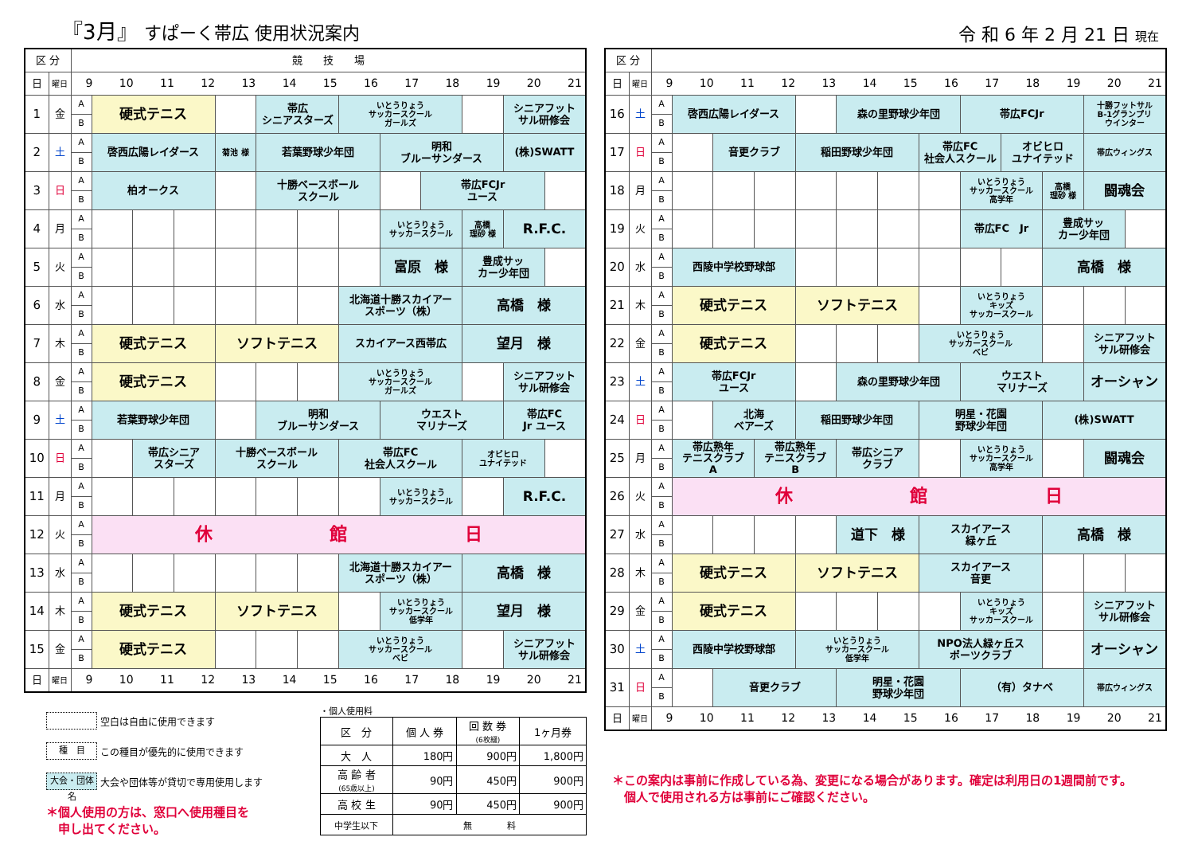『3月』 すぱーく帯広 使用状況案内
| 区 分 | | 競 技 場 | | | | | | | | | | | | |
| 日 | 曜日 | 9 10 11 12 13 14 15 16 17 18 19 20 21 | | | | | | | | | | | | |
| 1 | 金 | A | 硬式テニス | | | | 帯広 シニアスターズ | | いとうりょう サッカースクール ガールズ | | | | シニアフット サル研修会 | |
| | | B | | | | | | | | | | | | |
| 2 | 土 | A | 啓西広陽レイダース | | | 菊池 様 | 若葉野球少年団 | | | 明和 ブルーサンダース | | | (株)SWATT | |
| | | B | | | | | | | | | | | | |
| 3 | 日 | A | 柏オークス | | | | 十勝ベースボール スクール | | | | 帯広FCJr ユース | | | |
| | | B | | | | | | | | | | | | |
| 4 | 月 | A | | | | | | | | いとうりょう サッカースクール | | 高橋 理砂 様 | R.F.C. | |
| | | B | | | | | | | | | | | | |
| 5 | 火 | A | | | | | | | | 富原 様 | | 豊成サッ カー少年団 | | |
| | | B | | | | | | | | | | | | |
| 6 | 水 | A | | | | | | | 北海道十勝スカイアー スポーツ（株） | | | 高橋 様 | | |
| | | B | | | | | | | | | | | | |
| 7 | 木 | A | 硬式テニス | | | ソフトテニス | | | スカイアース西帯広 | | | 望月 様 | | |
| | | B | | | | | | | | | | | | |
| 8 | 金 | A | 硬式テニス | | | | | | いとうりょう サッカースクール ガールズ | | | | シニアフット サル研修会 | |
| | | B | | | | | | | | | | | | |
| 9 | 土 | A | 若葉野球少年団 | | | | 明和 ブルーサンダース | | | ウエスト マリナーズ | | | 帯広FC Jr ユース | |
| | | B | | | | | | | | | | | | |
| 10 | 日 | A | | 帯広シニア スターズ | | 十勝ベースボール スクール | | | 帯広FC 社会人スクール | | | オビヒロ ユナイテッド | | |
| | | B | | | | | | | | | | | | |
| 11 | 月 | A | | | | | | | | いとうりょう サッカースクール | | | R.F.C. | |
| | | B | | | | | | | | | | | | |
| 12 | 火 | A | 休 館 日 | | | | | | | | | | | |
| | | B | | | | | | | | | | | | |
| 13 | 水 | A | | | | | | | 北海道十勝スカイアー スポーツ（株） | | | 高橋 様 | | |
| | | B | | | | | | | | | | | | |
| 14 | 木 | A | 硬式テニス | | | ソフトテニス | | | | いとうりょう サッカースクール 低学年 | | 望月 様 | | |
| | | B | | | | | | | | | | | | |
| 15 | 金 | A | 硬式テニス | | | | | | いとうりょう サッカースクール ベビ | | | | シニアフット サル研修会 | |
| | | B | | | | | | | | | | | | |
| 日 | 曜日 | 9 10 11 12 13 14 15 16 17 18 19 20 21 | | | | | | | | | | | | |
空白は自由に使用できます
種　目 この種目が優先的に使用できます
大会・団体名 大会や団体等が貸切で専用使用します
＊個人使用の方は、窓口へ使用種目を
　申し出てください。
・個人使用料
| 区 分 | 個 人 券 | 回 数 券 (6枚綴) | 1ヶ月券 |
| --- | --- | --- | --- |
| 大 人 | 180円 | 900円 | 1,800円 |
| 高 齢 者 (65歳以上) | 90円 | 450円 | 900円 |
| 高 校 生 | 90円 | 450円 | 900円 |
| 中学生以下 | 無 料 | | |
令 和 6 年 2 月 21 日 現在
| 区 分 | | | | | | | | | | | | | | |
| 日 | 曜日 | 9 10 11 12 13 14 15 16 17 18 19 20 21 | | | | | | | | | | | | |
| 16 | 土 | A | 啓西広陽レイダース | | | | 森の里野球少年団 | | | 帯広FCJr | | | 十勝フットサル B-1グランプリ ウインター | |
| | | B | | | | | | | | | | | | |
| 17 | 日 | A | | 音更クラブ | | 稲田野球少年団 | | | 帯広FC 社会人スクール | | オビヒロ ユナイテッド | | 帯広ウィングス | |
| | | B | | | | | | | | | | | | |
| 18 | 月 | A | | | | | | | | いとうりょう サッカースクール 高学年 | | 高橋 理砂 様 | 闘魂会 | |
| | | B | | | | | | | | | | | | |
| 19 | 火 | A | | | | | | | | 帯広FC Jr | | 豊成サッ カー少年団 | | |
| | | B | | | | | | | | | | | | |
| 20 | 水 | A | 西陵中学校野球部 | | | | | | | | | 高橋 様 | | |
| | | B | | | | | | | | | | | | |
| 21 | 木 | A | 硬式テニス | | | ソフトテニス | | | | いとうりょう キッズ サッカースクール | | | | |
| | | B | | | | | | | | | | | | |
| 22 | 金 | A | 硬式テニス | | | | | | いとうりょう サッカースクール ベビ | | | | シニアフット サル研修会 | |
| | | B | | | | | | | | | | | | |
| 23 | 土 | A | 帯広FCJr ユース | | | | 森の里野球少年団 | | | ウエスト マリナーズ | | | オーシャン | |
| | | B | | | | | | | | | | | | |
| 24 | 日 | A | | 北海 ベアーズ | | 稲田野球少年団 | | | 明星・花園 野球少年団 | | | (株)SWATT | | |
| | | B | | | | | | | | | | | | |
| 25 | 月 | A | 帯広熟年 テニスクラブ A | | 帯広熟年 テニスクラブ B | | 帯広シニア クラブ | | | いとうりょう サッカースクール 高学年 | | | 闘魂会 | |
| | | B | | | | | | | | | | | | |
| 26 | 火 | A | 休 館 日 | | | | | | | | | | | |
| | | B | | | | | | | | | | | | |
| 27 | 水 | A | | | | | 道下 様 | | スカイアース 緑ヶ丘 | | | 高橋 様 | | |
| | | B | | | | | | | | | | | | |
| 28 | 木 | A | 硬式テニス | | | ソフトテニス | | | スカイアース 音更 | | | | | |
| | | B | | | | | | | | | | | | |
| 29 | 金 | A | 硬式テニス | | | | | | | いとうりょう キッズ サッカースクール | | | シニアフット サル研修会 | |
| | | B | | | | | | | | | | | | |
| 30 | 土 | A | 西陵中学校野球部 | | | いとうりょう サッカースクール 低学年 | | | NPO法人緑ヶ丘ス ポーツクラブ | | | | オーシャン | |
| | | B | | | | | | | | | | | | |
| 31 | 日 | A | | 音更クラブ | | | 明星・花園 野球少年団 | | | （有）タナベ | | | 帯広ウィングス | |
| | | B | | | | | | | | | | | | |
| 日 | 曜日 | 9 10 11 12 13 14 15 16 17 18 19 20 21 | | | | | | | | | | | | |
＊この案内は事前に作成している為、変更になる場合があります。確定は利用日の1週間前です。
　個人で使用される方は事前にご確認ください。